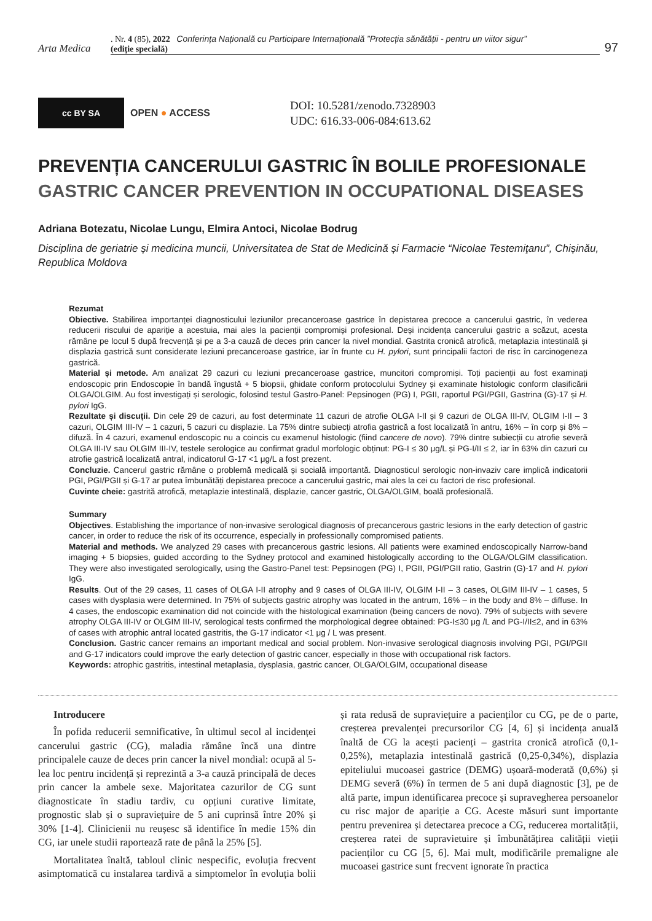Arta Medica
. Nr. 4 (85), 2022 Conferința Națională cu Participare Internațională ”Protecția sănătății - pentru un viitor sigur”
(ediție specială)
97
cc BY SA
OPEN ● ACCESS
DOI: 10.5281/zenodo.7328903
UDC: 616.33-006-084:613.62
PREVENȚIA CANCERULUI GASTRIC ÎN BOLILE PROFESIONALE
GASTRIC CANCER PREVENTION IN OCCUPATIONAL DISEASES
Adriana Botezatu, Nicolae Lungu, Elmira Antoci, Nicolae Bodrug
Disciplina de geriatrie și medicina muncii, Universitatea de Stat de Medicină și Farmacie “Nicolae Testemiţanu”, Chișinău, Republica Moldova
Rezumat
Obiective. Stabilirea importanței diagnosticului leziunilor precanceroase gastrice în depistarea precoce a cancerului gastric, în vederea reducerii riscului de apariție a acestuia, mai ales la pacienții compromiși profesional. Deși incidența cancerului gastric a scăzut, acesta rămâne pe locul 5 după frecvență și pe a 3-a cauză de deces prin cancer la nivel mondial. Gastrita cronică atrofică, metaplazia intestinală și displazia gastrică sunt considerate leziuni precanceroase gastrice, iar în frunte cu H. pylori, sunt principalii factori de risc în carcinogeneza gastrică.
Material și metode. Am analizat 29 cazuri cu leziuni precanceroase gastrice, muncitori compromiși. Toți pacienții au fost examinați endoscopic prin Endoscopie în bandă îngustă + 5 biopsii, ghidate conform protocolului Sydney și examinate histologic conform clasificării OLGA/OLGIM. Au fost investigați și serologic, folosind testul Gastro-Panel: Pepsinogen (PG) I, PGII, raportul PGI/PGII, Gastrina (G)-17 și H. pylori IgG.
Rezultate și discuții. Din cele 29 de cazuri, au fost determinate 11 cazuri de atrofie OLGA I-II și 9 cazuri de OLGA III-IV, OLGIM I-II – 3 cazuri, OLGIM III-IV – 1 cazuri, 5 cazuri cu displazie. La 75% dintre subiecți atrofia gastrică a fost localizată în antru, 16% – în corp și 8% – difuză. În 4 cazuri, examenul endoscopic nu a coincis cu examenul histologic (fiind cancere de novo). 79% dintre subiecții cu atrofie severă OLGA III-IV sau OLGIM III-IV, testele serologice au confirmat gradul morfologic obținut: PG-I ≤ 30 μg/L și PG-I/II ≤ 2, iar în 63% din cazuri cu atrofie gastrică localizată antral, indicatorul G-17 <1 μg/L a fost prezent.
Concluzie. Cancerul gastric rămâne o problemă medicală și socială importantă. Diagnosticul serologic non-invaziv care implică indicatorii PGI, PGI/PGII și G-17 ar putea îmbunătăți depistarea precoce a cancerului gastric, mai ales la cei cu factori de risc profesional.
Cuvinte cheie: gastrită atrofică, metaplazie intestinală, displazie, cancer gastric, OLGA/OLGIM, boală profesională.
Summary
Objectives. Establishing the importance of non-invasive serological diagnosis of precancerous gastric lesions in the early detection of gastric cancer, in order to reduce the risk of its occurrence, especially in professionally compromised patients.
Material and methods. We analyzed 29 cases with precancerous gastric lesions. All patients were examined endoscopically Narrow-band imaging + 5 biopsies, guided according to the Sydney protocol and examined histologically according to the OLGA/OLGIM classification. They were also investigated serologically, using the Gastro-Panel test: Pepsinogen (PG) I, PGII, PGI/PGII ratio, Gastrin (G)-17 and H. pylori IgG.
Results. Out of the 29 cases, 11 cases of OLGA I-II atrophy and 9 cases of OLGA III-IV, OLGIM I-II – 3 cases, OLGIM III-IV – 1 cases, 5 cases with dysplasia were determined. In 75% of subjects gastric atrophy was located in the antrum, 16% – in the body and 8% – diffuse. In 4 cases, the endoscopic examination did not coincide with the histological examination (being cancers de novo). 79% of subjects with severe atrophy OLGA III-IV or OLGIM III-IV, serological tests confirmed the morphological degree obtained: PG-I≤30 μg /L and PG-I/II≤2, and in 63% of cases with atrophic antral located gastritis, the G-17 indicator <1 μg / L was present.
Conclusion. Gastric cancer remains an important medical and social problem. Non-invasive serological diagnosis involving PGI, PGI/PGII and G-17 indicators could improve the early detection of gastric cancer, especially in those with occupational risk factors.
Keywords: atrophic gastritis, intestinal metaplasia, dysplasia, gastric cancer, OLGA/OLGIM, occupational disease
Introducere
În pofida reducerii semnificative, în ultimul secol al incidenței cancerului gastric (CG), maladia rămâne încă una dintre principalele cauze de deces prin cancer la nivel mondial: ocupă al 5-lea loc pentru incidență și reprezintă a 3-a cauză principală de deces prin cancer la ambele sexe. Majoritatea cazurilor de CG sunt diagnosticate în stadiu tardiv, cu opțiuni curative limitate, prognostic slab și o supraviețuire de 5 ani cuprinsă între 20% și 30% [1-4]. Clinicienii nu reușesc să identifice în medie 15% din CG, iar unele studii raportează rate de până la 25% [5].
Mortalitatea înaltă, tabloul clinic nespecific, evoluția frecvent asimptomatică cu instalarea tardivă a simptomelor în evoluția bolii și rata redusă de supraviețuire a pacienților cu CG, pe de o parte, creșterea prevalenței precursorilor CG [4, 6] și incidența anuală înaltă de CG la acești pacienți – gastrita cronică atrofică (0,1-0,25%), metaplazia intestinală gastrică (0,25-0,34%), displazia epiteliului mucoasei gastrice (DEMG) ușoară-moderată (0,6%) și DEMG severă (6%) în termen de 5 ani după diagnostic [3], pe de altă parte, impun identificarea precoce și supravegherea persoanelor cu risc major de apariție a CG. Aceste măsuri sunt importante pentru prevenirea și detectarea precoce a CG, reducerea mortalității, creșterea ratei de supravietuire și îmbunătățirea calității vieții pacienților cu CG [5, 6]. Mai mult, modificările premaligne ale mucoasei gastrice sunt frecvent ignorate în practica